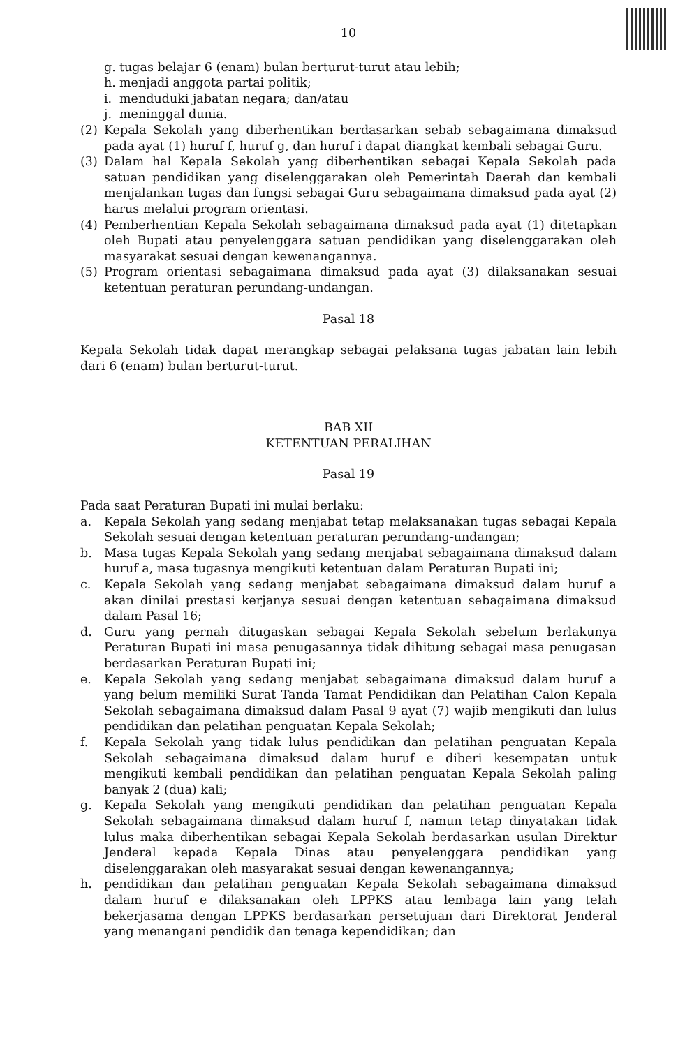10
g. tugas belajar 6 (enam) bulan berturut-turut atau lebih;
h. menjadi anggota partai politik;
i. menduduki jabatan negara; dan/atau
j. meninggal dunia.
(2) Kepala Sekolah yang diberhentikan berdasarkan sebab sebagaimana dimaksud pada ayat (1) huruf f, huruf g, dan huruf i dapat diangkat kembali sebagai Guru.
(3) Dalam hal Kepala Sekolah yang diberhentikan sebagai Kepala Sekolah pada satuan pendidikan yang diselenggarakan oleh Pemerintah Daerah dan kembali menjalankan tugas dan fungsi sebagai Guru sebagaimana dimaksud pada ayat (2) harus melalui program orientasi.
(4) Pemberhentian Kepala Sekolah sebagaimana dimaksud pada ayat (1) ditetapkan oleh Bupati atau penyelenggara satuan pendidikan yang diselenggarakan oleh masyarakat sesuai dengan kewenangannya.
(5) Program orientasi sebagaimana dimaksud pada ayat (3) dilaksanakan sesuai ketentuan peraturan perundang-undangan.
Pasal 18
Kepala Sekolah tidak dapat merangkap sebagai pelaksana tugas jabatan lain lebih dari 6 (enam) bulan berturut-turut.
BAB XII
KETENTUAN PERALIHAN
Pasal 19
Pada saat Peraturan Bupati ini mulai berlaku:
a. Kepala Sekolah yang sedang menjabat tetap melaksanakan tugas sebagai Kepala Sekolah sesuai dengan ketentuan peraturan perundang-undangan;
b. Masa tugas Kepala Sekolah yang sedang menjabat sebagaimana dimaksud dalam huruf a, masa tugasnya mengikuti ketentuan dalam Peraturan Bupati ini;
c. Kepala Sekolah yang sedang menjabat sebagaimana dimaksud dalam huruf a akan dinilai prestasi kerjanya sesuai dengan ketentuan sebagaimana dimaksud dalam Pasal 16;
d. Guru yang pernah ditugaskan sebagai Kepala Sekolah sebelum berlakunya Peraturan Bupati ini masa penugasannya tidak dihitung sebagai masa penugasan berdasarkan Peraturan Bupati ini;
e. Kepala Sekolah yang sedang menjabat sebagaimana dimaksud dalam huruf a yang belum memiliki Surat Tanda Tamat Pendidikan dan Pelatihan Calon Kepala Sekolah sebagaimana dimaksud dalam Pasal 9 ayat (7) wajib mengikuti dan lulus pendidikan dan pelatihan penguatan Kepala Sekolah;
f. Kepala Sekolah yang tidak lulus pendidikan dan pelatihan penguatan Kepala Sekolah sebagaimana dimaksud dalam huruf e diberi kesempatan untuk mengikuti kembali pendidikan dan pelatihan penguatan Kepala Sekolah paling banyak 2 (dua) kali;
g. Kepala Sekolah yang mengikuti pendidikan dan pelatihan penguatan Kepala Sekolah sebagaimana dimaksud dalam huruf f, namun tetap dinyatakan tidak lulus maka diberhentikan sebagai Kepala Sekolah berdasarkan usulan Direktur Jenderal kepada Kepala Dinas atau penyelenggara pendidikan yang diselenggarakan oleh masyarakat sesuai dengan kewenangannya;
h. pendidikan dan pelatihan penguatan Kepala Sekolah sebagaimana dimaksud dalam huruf e dilaksanakan oleh LPPKS atau lembaga lain yang telah bekerjasama dengan LPPKS berdasarkan persetujuan dari Direktorat Jenderal yang menangani pendidik dan tenaga kependidikan; dan